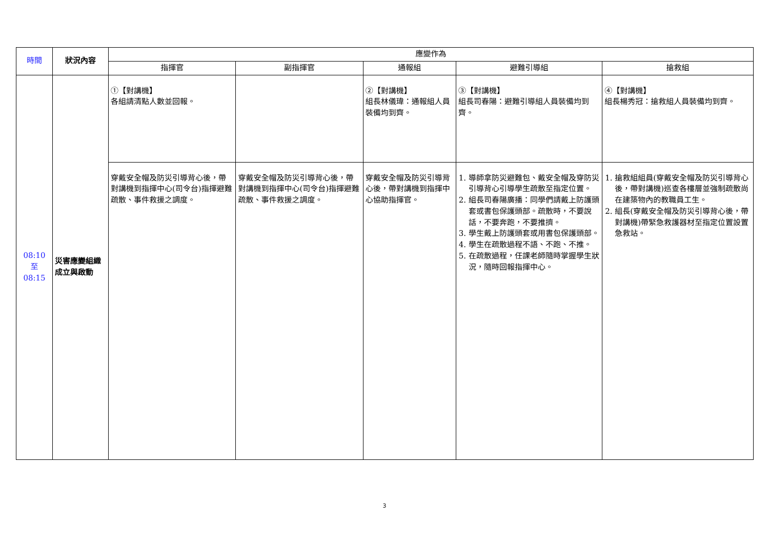| 時間 | 狀況內容 | 應變作為 | | | | |
| --- | --- | --- | --- | --- | --- | --- |
| | | 指揮官 | 副指揮官 | 通報組 | 避難引導組 | 搶救組 |
| 08:10 至 08:15 | 災害應變組織成立與啟動 | ①【對講機】 各組請清點人數並回報。 | | ②【對講機】 組長林儀瑋：通報組人員裝備均到齊。 | ③【對講機】 組長司春陽：避難引導組人員裝備均到齊。 | ④【對講機】 組長楊秀冠：搶救組人員裝備均到齊。 |
| | | 穿戴安全帽及防災引導背心後，帶對講機到指揮中心(司令台)指揮避難疏散、事件救援之調度。 | 穿戴安全帽及防災引導背心後，帶對講機到指揮中心(司令台)指揮避難疏散、事件救援之調度。 | 穿戴安全帽及防災引導背心後，帶對講機到指揮中心協助指揮官。 | 1. 導師拿防災避難包、戴安全帽及穿防災引導背心引導學生疏散至指定位置。 2. 組長司春陽廣播：同學們請戴上防護頭套或書包保護頭部。疏散時，不要說話，不要奔跑，不要推擠。 3. 學生戴上防護頭套或用書包保護頭部。 4. 學生在疏散過程不語、不跑、不推。 5. 在疏散過程，任課老師隨時掌握學生狀況，隨時回報指揮中心。 | 1. 搶救組組員(穿戴安全帽及防災引導背心後，帶對講機)巡查各樓層並強制疏散尚在建築物內的教職員工生。 2. 組長(穿戴安全帽及防災引導背心後，帶對講機)帶緊急救護器材至指定位置設置急救站。 |
3